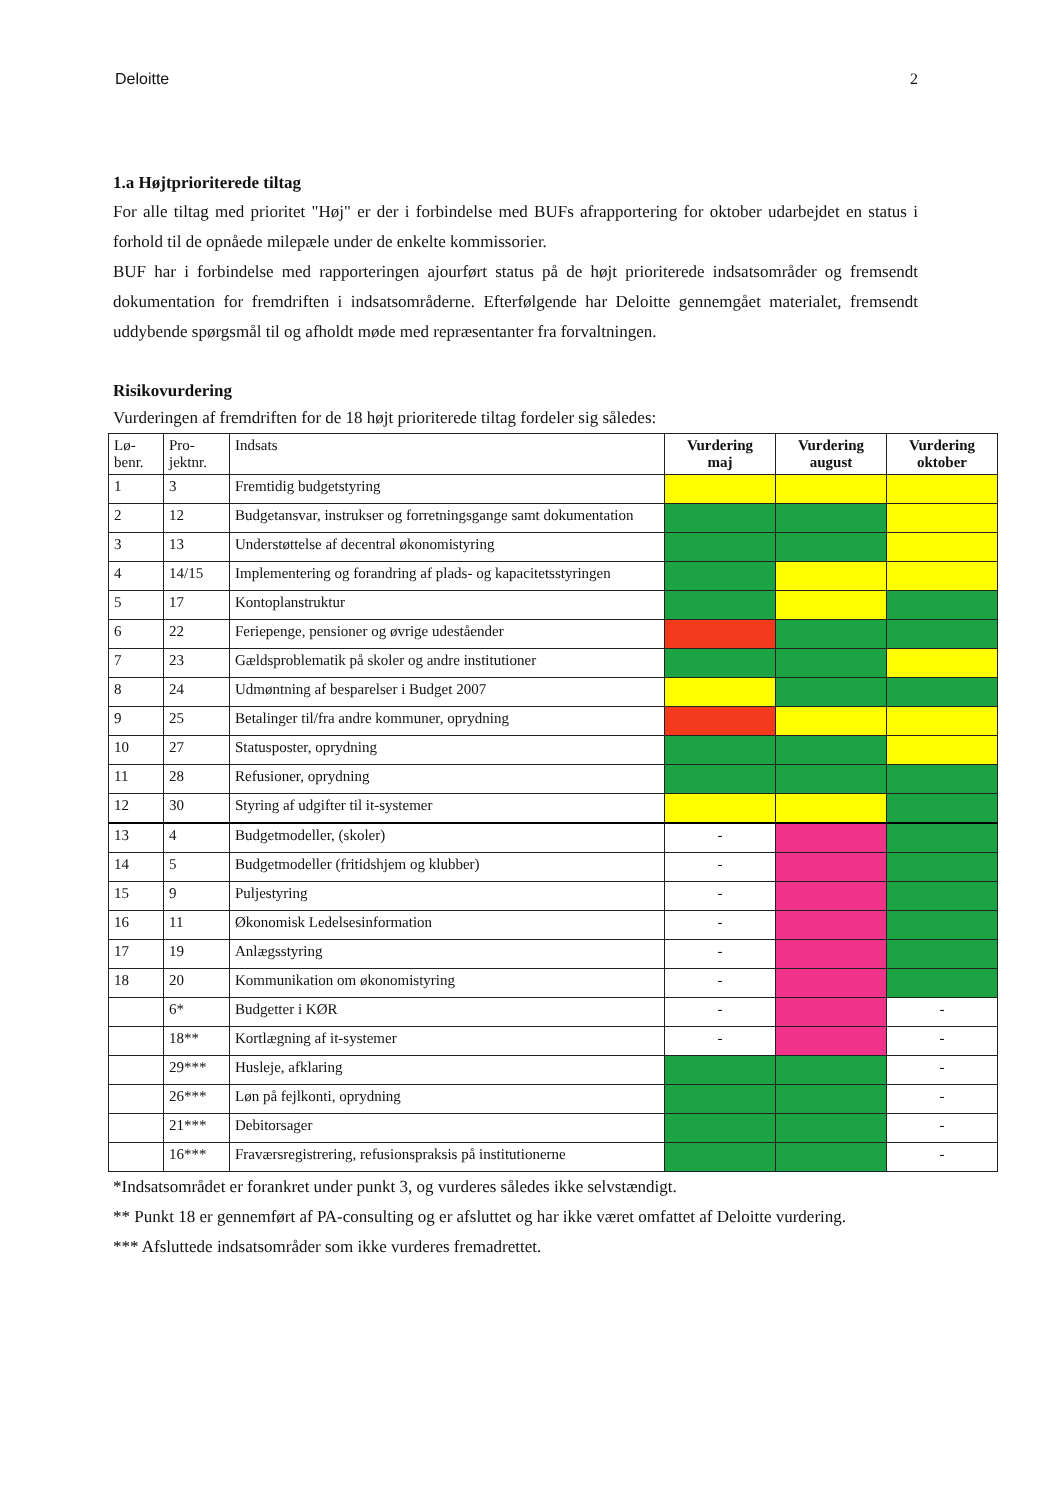Deloitte 2
1.a Højtprioriterede tiltag
For alle tiltag med prioritet "Høj" er der i forbindelse med BUFs afrapportering for oktober udarbejdet en status i forhold til de opnåede milepæle under de enkelte kommissorier.
BUF har i forbindelse med rapporteringen ajourført status på de højt prioriterede indsatsområder og fremsendt dokumentation for fremdriften i indsatsområderne. Efterfølgende har Deloitte gennemgået materialet, fremsendt uddybende spørgsmål til og afholdt møde med repræsentanter fra forvaltningen.
Risikovurdering
Vurderingen af fremdriften for de 18 højt prioriterede tiltag fordeler sig således:
| Lø- benr. | Pro- jektnr. | Indsats | Vurdering maj | Vurdering august | Vurdering oktober |
| --- | --- | --- | --- | --- | --- |
| 1 | 3 | Fremtidig budgetstyring | | | |
| 2 | 12 | Budgetansvar, instrukser og forretningsgange samt dokumentation | | | |
| 3 | 13 | Understøttelse af decentral økonomistyring | | | |
| 4 | 14/15 | Implementering og forandring af plads- og kapacitetsstyringen | | | |
| 5 | 17 | Kontoplanstruktur | | | |
| 6 | 22 | Feriepenge, pensioner og øvrige udeståender | | | |
| 7 | 23 | Gældsproblematik på skoler og andre institutioner | | | |
| 8 | 24 | Udmøntning af besparelser i Budget 2007 | | | |
| 9 | 25 | Betalinger til/fra andre kommuner, oprydning | | | |
| 10 | 27 | Statusposter, oprydning | | | |
| 11 | 28 | Refusioner, oprydning | | | |
| 12 | 30 | Styring af udgifter til it-systemer | | | |
| 13 | 4 | Budgetmodeller, (skoler) | - | | |
| 14 | 5 | Budgetmodeller (fritidshjem og klubber) | - | | |
| 15 | 9 | Puljestyring | - | | |
| 16 | 11 | Økonomisk Ledelsesinformation | - | | |
| 17 | 19 | Anlægsstyring | - | | |
| 18 | 20 | Kommunikation om økonomistyring | - | | |
| | 6* | Budgetter i KØR | - | | - |
| | 18** | Kortlægning af it-systemer | - | | - |
| | 29*** | Husleje, afklaring | | | - |
| | 26*** | Løn på fejlkonti, oprydning | | | - |
| | 21*** | Debitorsager | | | - |
| | 16*** | Fraværsregistrering, refusionspraksis på institutionerne | | | - |
*Indsatsområdet er forankret under punkt 3, og vurderes således ikke selvstændigt.
** Punkt 18 er gennemført af PA-consulting og er afsluttet og har ikke været omfattet af Deloitte vurdering.
*** Afsluttede indsatsområder som ikke vurderes fremadrettet.